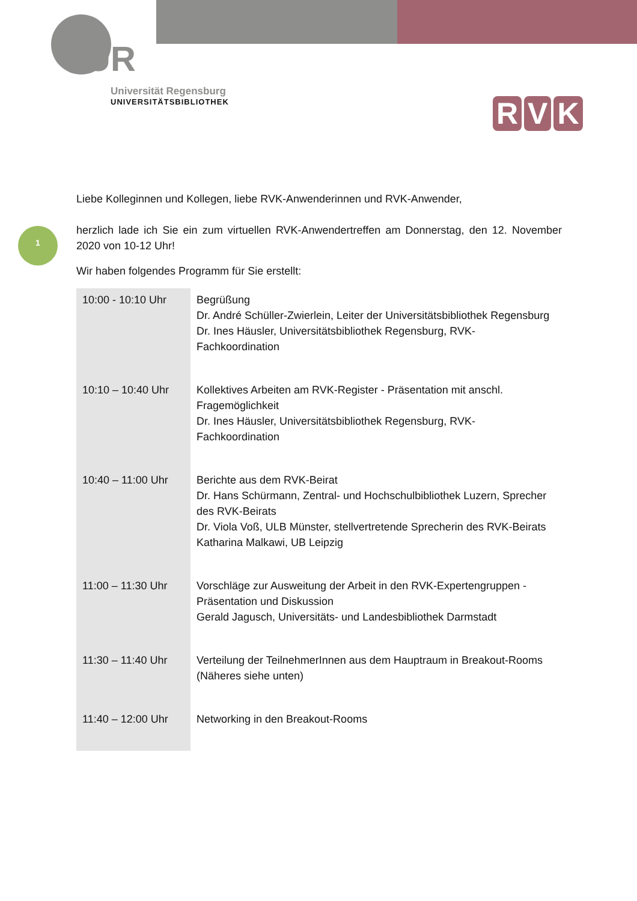UR
Universität Regensburg
UNIVERSITÄTSBIBLIOTHEK
R V K
1
Liebe Kolleginnen und Kollegen, liebe RVK-Anwenderinnen und RVK-Anwender,
herzlich lade ich Sie ein zum virtuellen RVK-Anwendertreffen am Donnerstag, den 12. November 2020 von 10-12 Uhr!
Wir haben folgendes Programm für Sie erstellt:
| 10:00 - 10:10 Uhr | Begrüßung Dr. André Schüller-Zwierlein, Leiter der Universitätsbibliothek Regensburg Dr. Ines Häusler, Universitätsbibliothek Regensburg, RVK-Fachkoordination |
| 10:10 – 10:40 Uhr | Kollektives Arbeiten am RVK-Register - Präsentation mit anschl. Fragemöglichkeit Dr. Ines Häusler, Universitätsbibliothek Regensburg, RVK-Fachkoordination |
| 10:40 – 11:00 Uhr | Berichte aus dem RVK-Beirat Dr. Hans Schürmann, Zentral- und Hochschulbibliothek Luzern, Sprecher des RVK-Beirats Dr. Viola Voß, ULB Münster, stellvertretende Sprecherin des RVK-Beirats Katharina Malkawi, UB Leipzig |
| 11:00 – 11:30 Uhr | Vorschläge zur Ausweitung der Arbeit in den RVK-Expertengruppen - Präsentation und Diskussion Gerald Jagusch, Universitäts- und Landesbibliothek Darmstadt |
| 11:30 – 11:40 Uhr | Verteilung der TeilnehmerInnen aus dem Hauptraum in Breakout-Rooms (Näheres siehe unten) |
| 11:40 – 12:00 Uhr | Networking in den Breakout-Rooms |